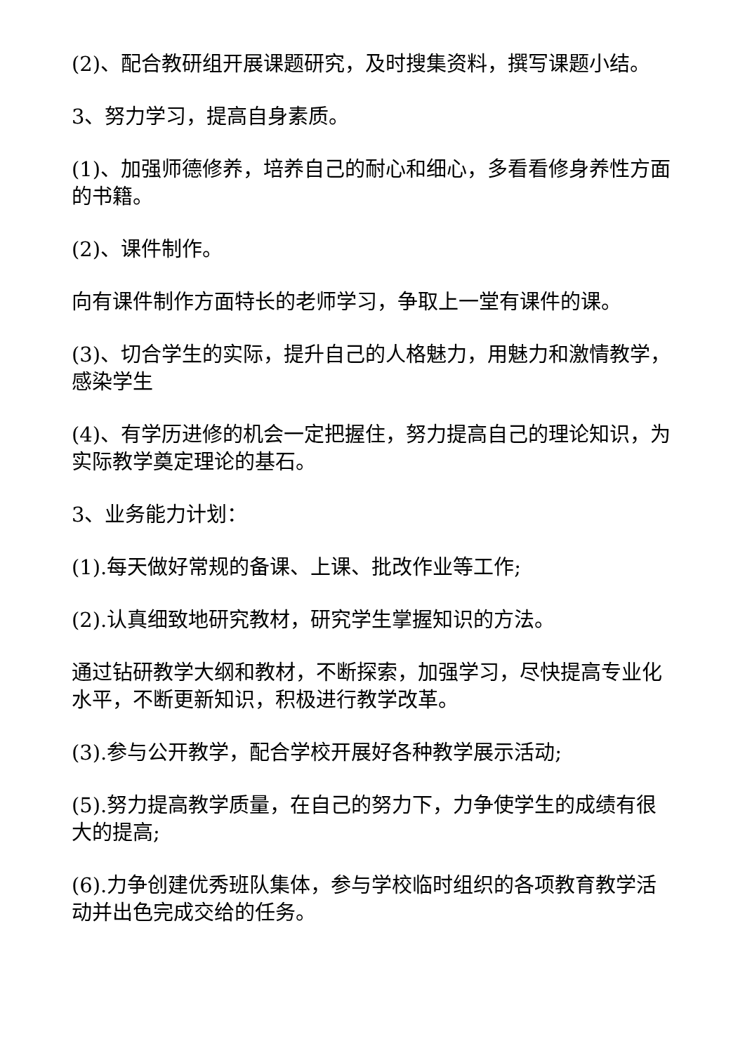(2)、配合教研组开展课题研究，及时搜集资料，撰写课题小结。
3、努力学习，提高自身素质。
(1)、加强师德修养，培养自己的耐心和细心，多看看修身养性方面的书籍。
(2)、课件制作。
向有课件制作方面特长的老师学习，争取上一堂有课件的课。
(3)、切合学生的实际，提升自己的人格魅力，用魅力和激情教学，感染学生
(4)、有学历进修的机会一定把握住，努力提高自己的理论知识，为实际教学奠定理论的基石。
3、业务能力计划：
(1).每天做好常规的备课、上课、批改作业等工作;
(2).认真细致地研究教材，研究学生掌握知识的方法。
通过钻研教学大纲和教材，不断探索，加强学习，尽快提高专业化水平，不断更新知识，积极进行教学改革。
(3).参与公开教学，配合学校开展好各种教学展示活动;
(5).努力提高教学质量，在自己的努力下，力争使学生的成绩有很大的提高;
(6).力争创建优秀班队集体，参与学校临时组织的各项教育教学活动并出色完成交给的任务。